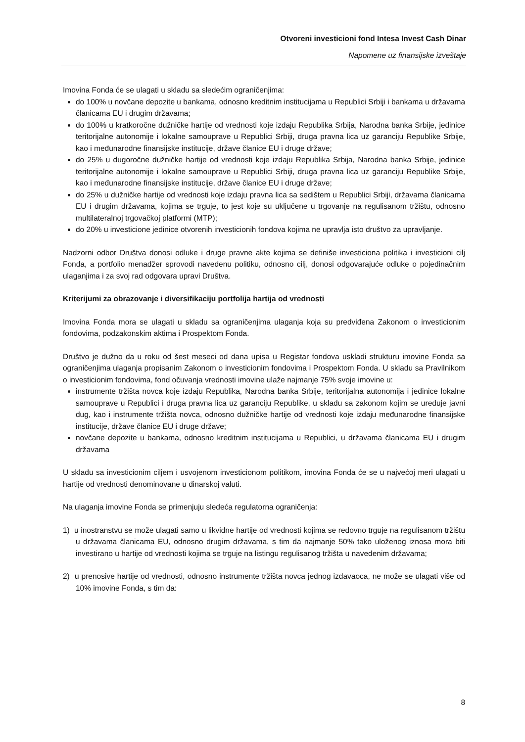Otvoreni investicioni fond Intesa Invest Cash Dinar
Napomene uz finansijske izveštaje
Imovina Fonda će se ulagati u skladu sa sledećim ograničenjima:
do 100% u novčane depozite u bankama, odnosno kreditnim institucijama u Republici Srbiji i bankama u državama članicama EU i drugim državama;
do 100% u kratkoročne dužničke hartije od vrednosti koje izdaju Republika Srbija, Narodna banka Srbije, jedinice teritorijalne autonomije i lokalne samouprave u Republici Srbiji, druga pravna lica uz garanciju Republike Srbije, kao i međunarodne finansijske institucije, države članice EU i druge države;
do 25% u dugoročne dužničke hartije od vrednosti koje izdaju Republika Srbija, Narodna banka Srbije, jedinice teritorijalne autonomije i lokalne samouprave u Republici Srbiji, druga pravna lica uz garanciju Republike Srbije, kao i međunarodne finansijske institucije, države članice EU i druge države;
do 25% u dužničke hartije od vrednosti koje izdaju pravna lica sa sedištem u Republici Srbiji, državama članicama EU i drugim državama, kojima se trguje, to jest koje su uključene u trgovanje na regulisanom tržištu, odnosno multilateralnoj trgovačkoj platformi (MTP);
do 20% u investicione jedinice otvorenih investicionih fondova kojima ne upravlja isto društvo za upravljanje.
Nadzorni odbor Društva donosi odluke i druge pravne akte kojima se definiše investiciona politika i investicioni cilj Fonda, a portfolio menadžer sprovodi navedenu politiku, odnosno cilj, donosi odgovarajuće odluke o pojedinačnim ulaganjima i za svoj rad odgovara upravi Društva.
Kriterijumi za obrazovanje i diversifikaciju portfolija hartija od vrednosti
Imovina Fonda mora se ulagati u skladu sa ograničenjima ulaganja koja su predviđena Zakonom o investicionim fondovima, podzakonskim aktima i Prospektom Fonda.
Društvo je dužno da u roku od šest meseci od dana upisa u Registar fondova uskladi strukturu imovine Fonda sa ograničenjima ulaganja propisanim Zakonom o investicionim fondovima i Prospektom Fonda. U skladu sa Pravilnikom o investicionim fondovima, fond očuvanja vrednosti imovine ulaže najmanje 75% svoje imovine u:
instrumente tržišta novca koje izdaju Republika, Narodna banka Srbije, teritorijalna autonomija i jedinice lokalne samouprave u Republici i druga pravna lica uz garanciju Republike, u skladu sa zakonom kojim se uređuje javni dug, kao i instrumente tržišta novca, odnosno dužničke hartije od vrednosti koje izdaju međunarodne finansijske institucije, države članice EU i druge države;
novčane depozite u bankama, odnosno kreditnim institucijama u Republici, u državama članicama EU i drugim državama
U skladu sa investicionim ciljem i usvojenom investicionom politikom, imovina Fonda će se u najvećoj meri ulagati u hartije od vrednosti denominovane u dinarskoj valuti.
Na ulaganja imovine Fonda se primenjuju sledeća regulatorna ograničenja:
1) u inostranstvu se može ulagati samo u likvidne hartije od vrednosti kojima se redovno trguje na regulisanom tržištu u državama članicama EU, odnosno drugim državama, s tim da najmanje 50% tako uloženog iznosa mora biti investirano u hartije od vrednosti kojima se trguje na listingu regulisanog tržišta u navedenim državama;
2) u prenosive hartije od vrednosti, odnosno instrumente tržišta novca jednog izdavaoca, ne može se ulagati više od 10% imovine Fonda, s tim da:
8